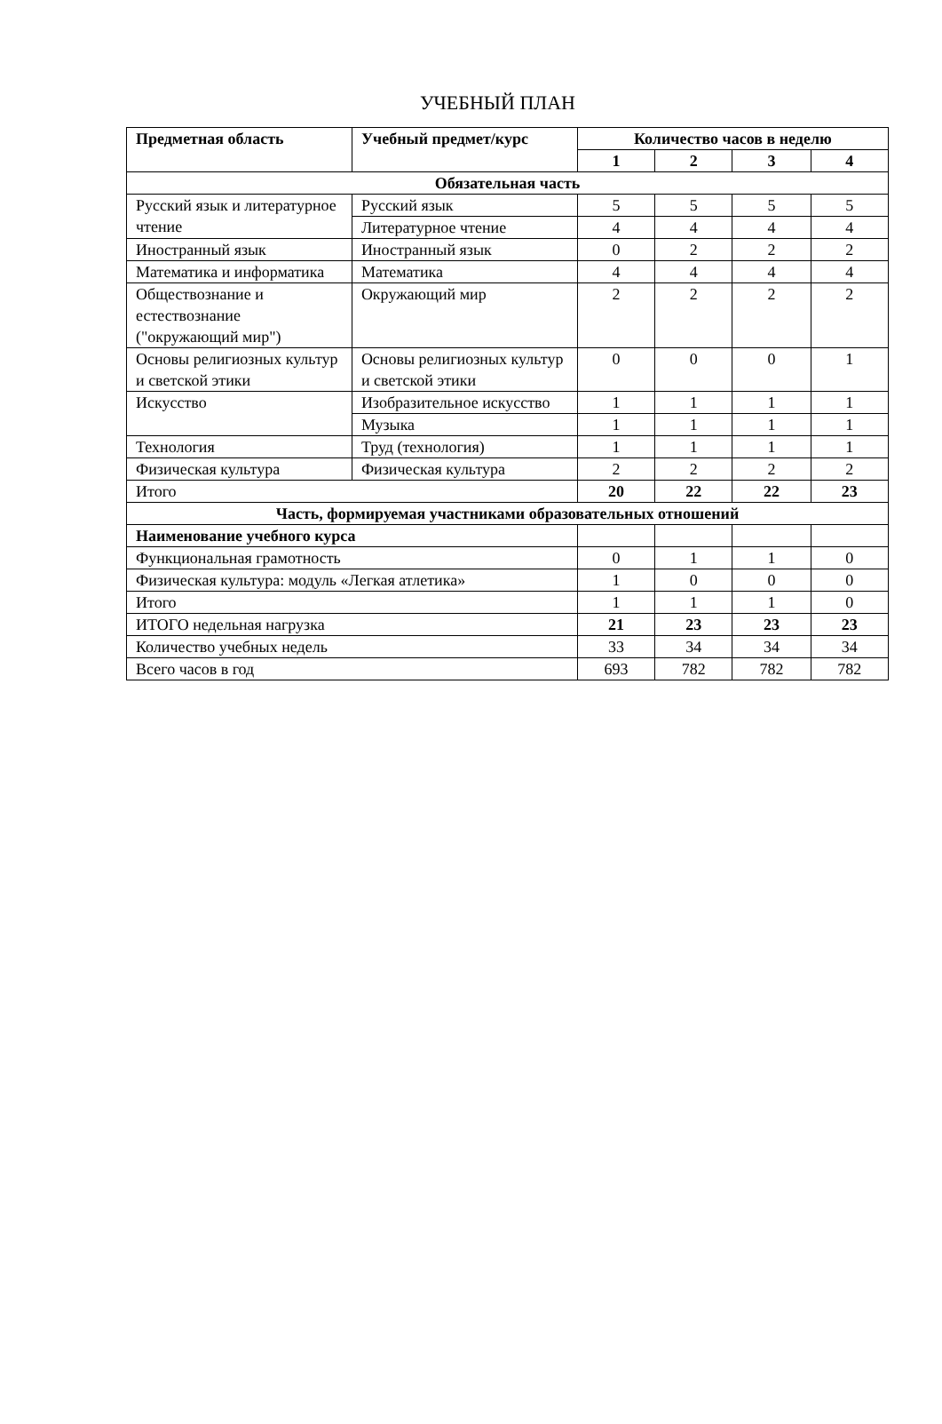УЧЕБНЫЙ ПЛАН
| Предметная область | Учебный предмет/курс | Количество часов в неделю | | | |
| --- | --- | --- | --- | --- | --- |
| | | 1 | 2 | 3 | 4 |
| Обязательная часть | | | | | |
| Русский язык и литературное чтение | Русский язык | 5 | 5 | 5 | 5 |
| | Литературное чтение | 4 | 4 | 4 | 4 |
| Иностранный язык | Иностранный язык | 0 | 2 | 2 | 2 |
| Математика и информатика | Математика | 4 | 4 | 4 | 4 |
| Обществознание и естествознание ("окружающий мир") | Окружающий мир | 2 | 2 | 2 | 2 |
| Основы религиозных культур и светской этики | Основы религиозных культур и светской этики | 0 | 0 | 0 | 1 |
| Искусство | Изобразительное искусство | 1 | 1 | 1 | 1 |
| | Музыка | 1 | 1 | 1 | 1 |
| Технология | Труд (технология) | 1 | 1 | 1 | 1 |
| Физическая культура | Физическая культура | 2 | 2 | 2 | 2 |
| Итого | | 20 | 22 | 22 | 23 |
| Часть, формируемая участниками образовательных отношений | | | | | |
| Наименование учебного курса | | | | | |
| Функциональная грамотность | | 0 | 1 | 1 | 0 |
| Физическая культура: модуль «Легкая атлетика» | | 1 | 0 | 0 | 0 |
| Итого | | 1 | 1 | 1 | 0 |
| ИТОГО недельная нагрузка | | 21 | 23 | 23 | 23 |
| Количество учебных недель | | 33 | 34 | 34 | 34 |
| Всего часов в год | | 693 | 782 | 782 | 782 |